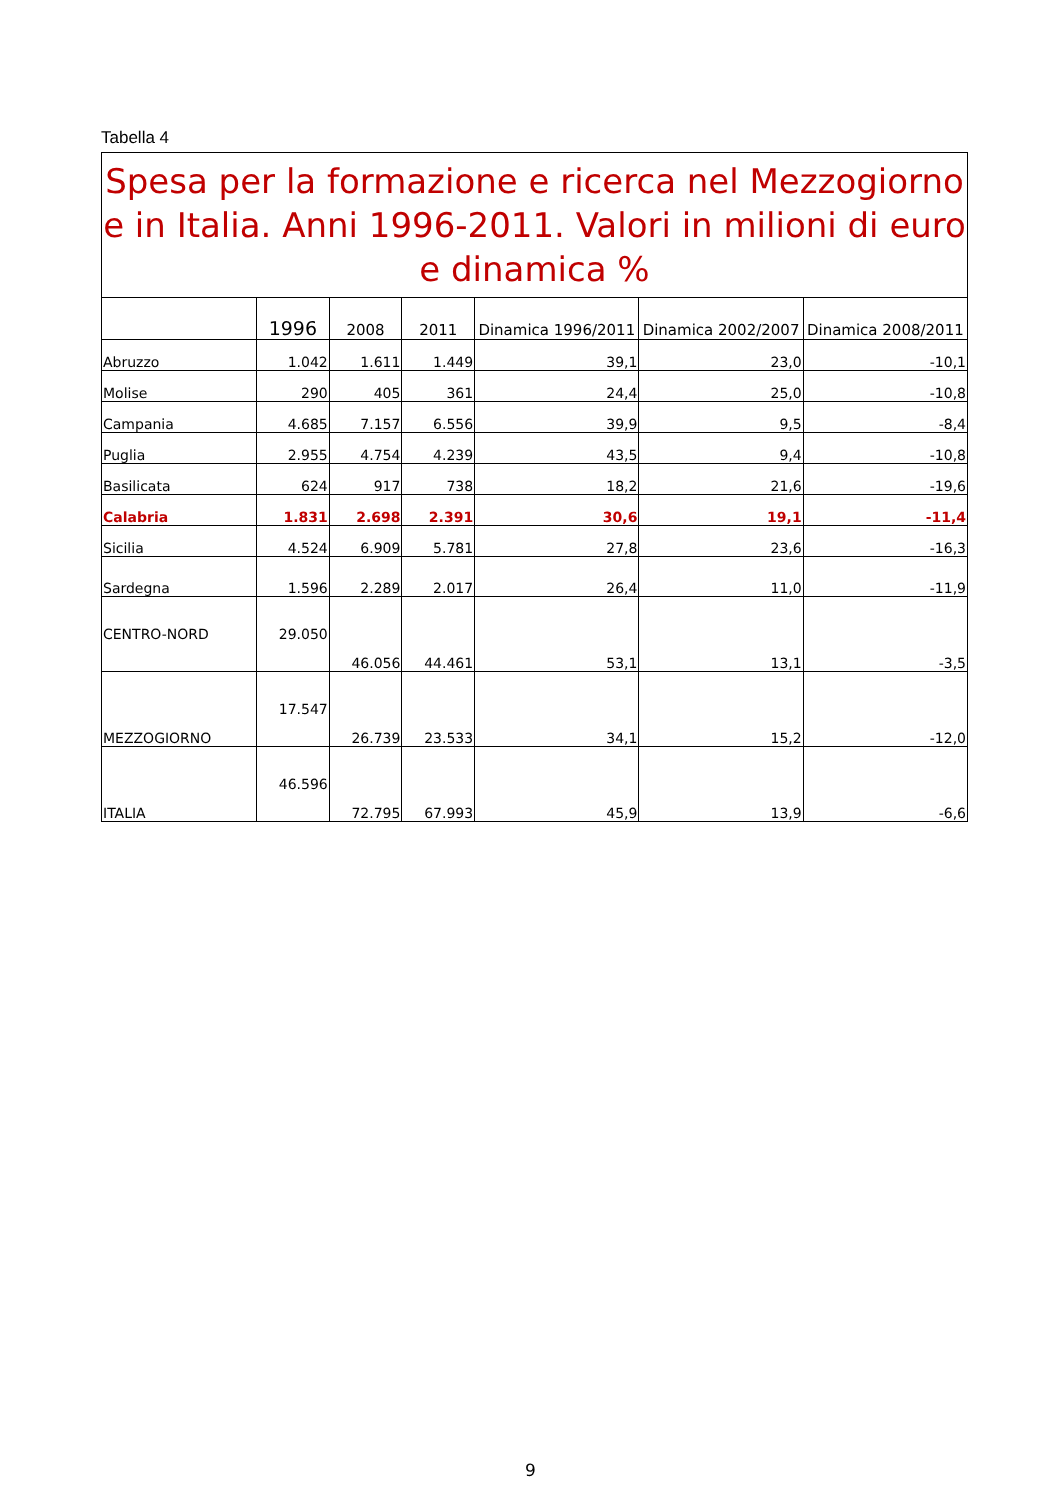Tabella 4
| Spesa per la formazione e ricerca nel Mezzogiorno e in Italia. Anni 1996-2011. Valori in milioni di euro e dinamica % | | | | | | |
| | 1996 | 2008 | 2011 | Dinamica 1996/2011 | Dinamica 2002/2007 | Dinamica 2008/2011 |
| Abruzzo | 1.042 | 1.611 | 1.449 | 39,1 | 23,0 | -10,1 |
| Molise | 290 | 405 | 361 | 24,4 | 25,0 | -10,8 |
| Campania | 4.685 | 7.157 | 6.556 | 39,9 | 9,5 | -8,4 |
| Puglia | 2.955 | 4.754 | 4.239 | 43,5 | 9,4 | -10,8 |
| Basilicata | 624 | 917 | 738 | 18,2 | 21,6 | -19,6 |
| Calabria | 1.831 | 2.698 | 2.391 | 30,6 | 19,1 | -11,4 |
| Sicilia | 4.524 | 6.909 | 5.781 | 27,8 | 23,6 | -16,3 |
| Sardegna | 1.596 | 2.289 | 2.017 | 26,4 | 11,0 | -11,9 |
| CENTRO-NORD | 29.050 | 46.056 | 44.461 | 53,1 | 13,1 | -3,5 |
| MEZZOGIORNO | 17.547 | 26.739 | 23.533 | 34,1 | 15,2 | -12,0 |
| ITALIA | 46.596 | 72.795 | 67.993 | 45,9 | 13,9 | -6,6 |
9